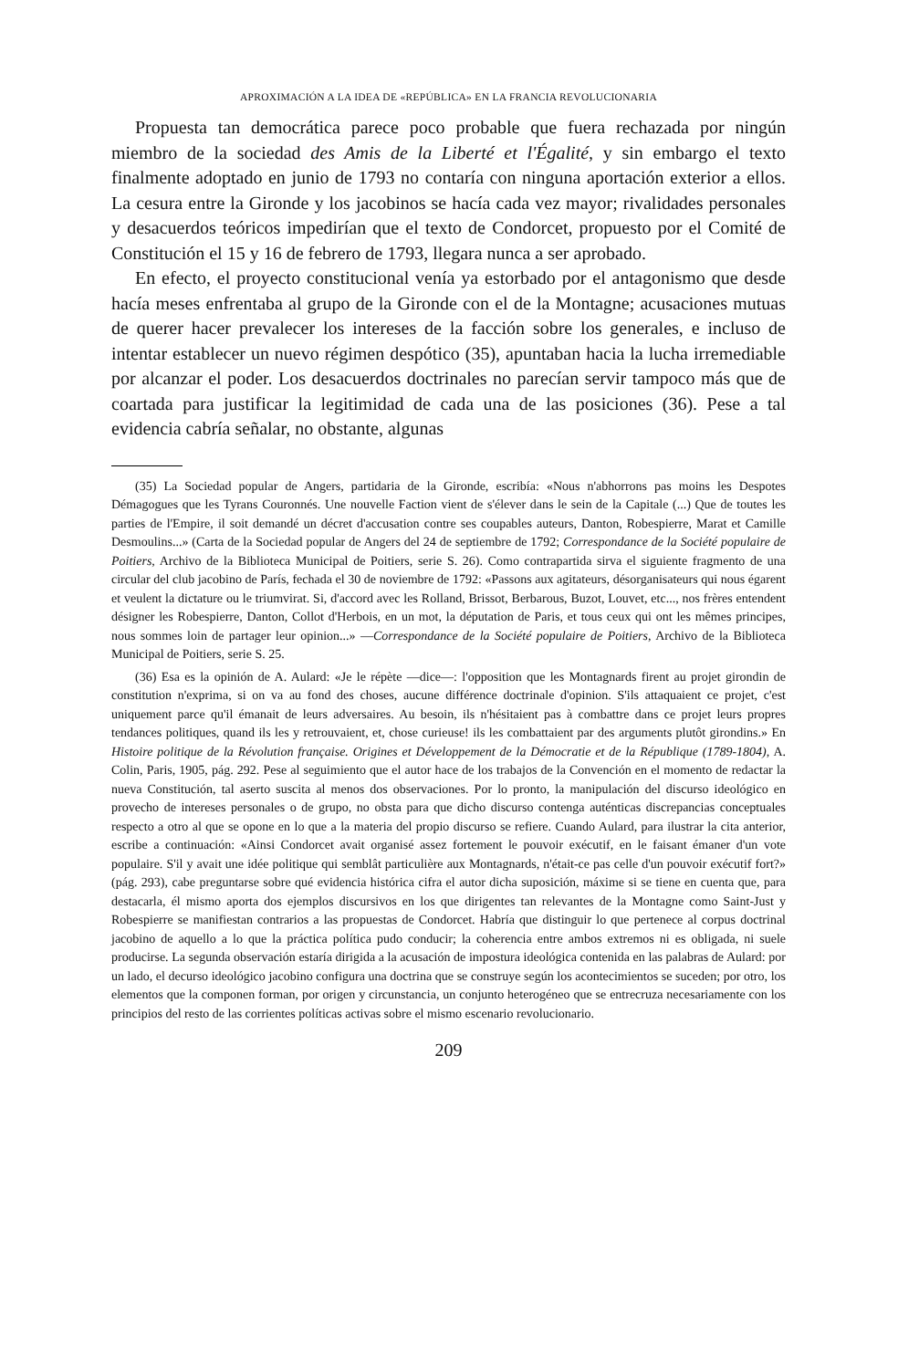APROXIMACIÓN A LA IDEA DE «REPÚBLICA» EN LA FRANCIA REVOLUCIONARIA
Propuesta tan democrática parece poco probable que fuera rechazada por ningún miembro de la sociedad des Amis de la Liberté et l'Égalité, y sin embargo el texto finalmente adoptado en junio de 1793 no contaría con ninguna aportación exterior a ellos. La cesura entre la Gironde y los jacobinos se hacía cada vez mayor; rivalidades personales y desacuerdos teóricos impedirían que el texto de Condorcet, propuesto por el Comité de Constitución el 15 y 16 de febrero de 1793, llegara nunca a ser aprobado.
En efecto, el proyecto constitucional venía ya estorbado por el antagonismo que desde hacía meses enfrentaba al grupo de la Gironde con el de la Montagne; acusaciones mutuas de querer hacer prevalecer los intereses de la facción sobre los generales, e incluso de intentar establecer un nuevo régimen despótico (35), apuntaban hacia la lucha irremediable por alcanzar el poder. Los desacuerdos doctrinales no parecían servir tampoco más que de coartada para justificar la legitimidad de cada una de las posiciones (36). Pese a tal evidencia cabría señalar, no obstante, algunas
(35) La Sociedad popular de Angers, partidaria de la Gironde, escribía: «Nous n'abhorrons pas moins les Despotes Démagogues que les Tyrans Couronnés. Une nouvelle Faction vient de s'élever dans le sein de la Capitale (...) Que de toutes les parties de l'Empire, il soit demandé un décret d'accusation contre ses coupables auteurs, Danton, Robespierre, Marat et Camille Desmoulins...» (Carta de la Sociedad popular de Angers del 24 de septiembre de 1792; Correspondance de la Société populaire de Poitiers, Archivo de la Biblioteca Municipal de Poitiers, serie S. 26). Como contrapartida sirva el siguiente fragmento de una circular del club jacobino de París, fechada el 30 de noviembre de 1792: «Passons aux agitateurs, désorganisateurs qui nous égarent et veulent la dictature ou le triumvirat. Si, d'accord avec les Rolland, Brissot, Berbarous, Buzot, Louvet, etc..., nos frères entendent désigner les Robespierre, Danton, Collot d'Herbois, en un mot, la députation de Paris, et tous ceux qui ont les mêmes principes, nous sommes loin de partager leur opinion...» —Correspondance de la Société populaire de Poitiers, Archivo de la Biblioteca Municipal de Poitiers, serie S. 25.
(36) Esa es la opinión de A. Aulard: «Je le répète —dice—: l'opposition que les Montagnards firent au projet girondin de constitution n'exprima, si on va au fond des choses, aucune différence doctrinale d'opinion. S'ils attaquaient ce projet, c'est uniquement parce qu'il émanait de leurs adversaires. Au besoin, ils n'hésitaient pas à combattre dans ce projet leurs propres tendances politiques, quand ils les y retrouvaient, et, chose curieuse! ils les combattaient par des arguments plutôt girondins.» En Histoire politique de la Révolution française. Origines et Développement de la Démocratie et de la République (1789-1804), A. Colin, Paris, 1905, pág. 292. Pese al seguimiento que el autor hace de los trabajos de la Convención en el momento de redactar la nueva Constitución, tal aserto suscita al menos dos observaciones. Por lo pronto, la manipulación del discurso ideológico en provecho de intereses personales o de grupo, no obsta para que dicho discurso contenga auténticas discrepancias conceptuales respecto a otro al que se opone en lo que a la materia del propio discurso se refiere. Cuando Aulard, para ilustrar la cita anterior, escribe a continuación: «Ainsi Condorcet avait organisé assez fortement le pouvoir exécutif, en le faisant émaner d'un vote populaire. S'il y avait une idée politique qui semblât particulière aux Montagnards, n'était-ce pas celle d'un pouvoir exécutif fort?» (pág. 293), cabe preguntarse sobre qué evidencia histórica cifra el autor dicha suposición, máxime si se tiene en cuenta que, para destacarla, él mismo aporta dos ejemplos discursivos en los que dirigentes tan relevantes de la Montagne como Saint-Just y Robespierre se manifiestan contrarios a las propuestas de Condorcet. Habría que distinguir lo que pertenece al corpus doctrinal jacobino de aquello a lo que la práctica política pudo conducir; la coherencia entre ambos extremos ni es obligada, ni suele producirse. La segunda observación estaría dirigida a la acusación de impostura ideológica contenida en las palabras de Aulard: por un lado, el decurso ideológico jacobino configura una doctrina que se construye según los acontecimientos se suceden; por otro, los elementos que la componen forman, por origen y circunstancia, un conjunto heterogéneo que se entrecruza necesariamente con los principios del resto de las corrientes políticas activas sobre el mismo escenario revolucionario.
209